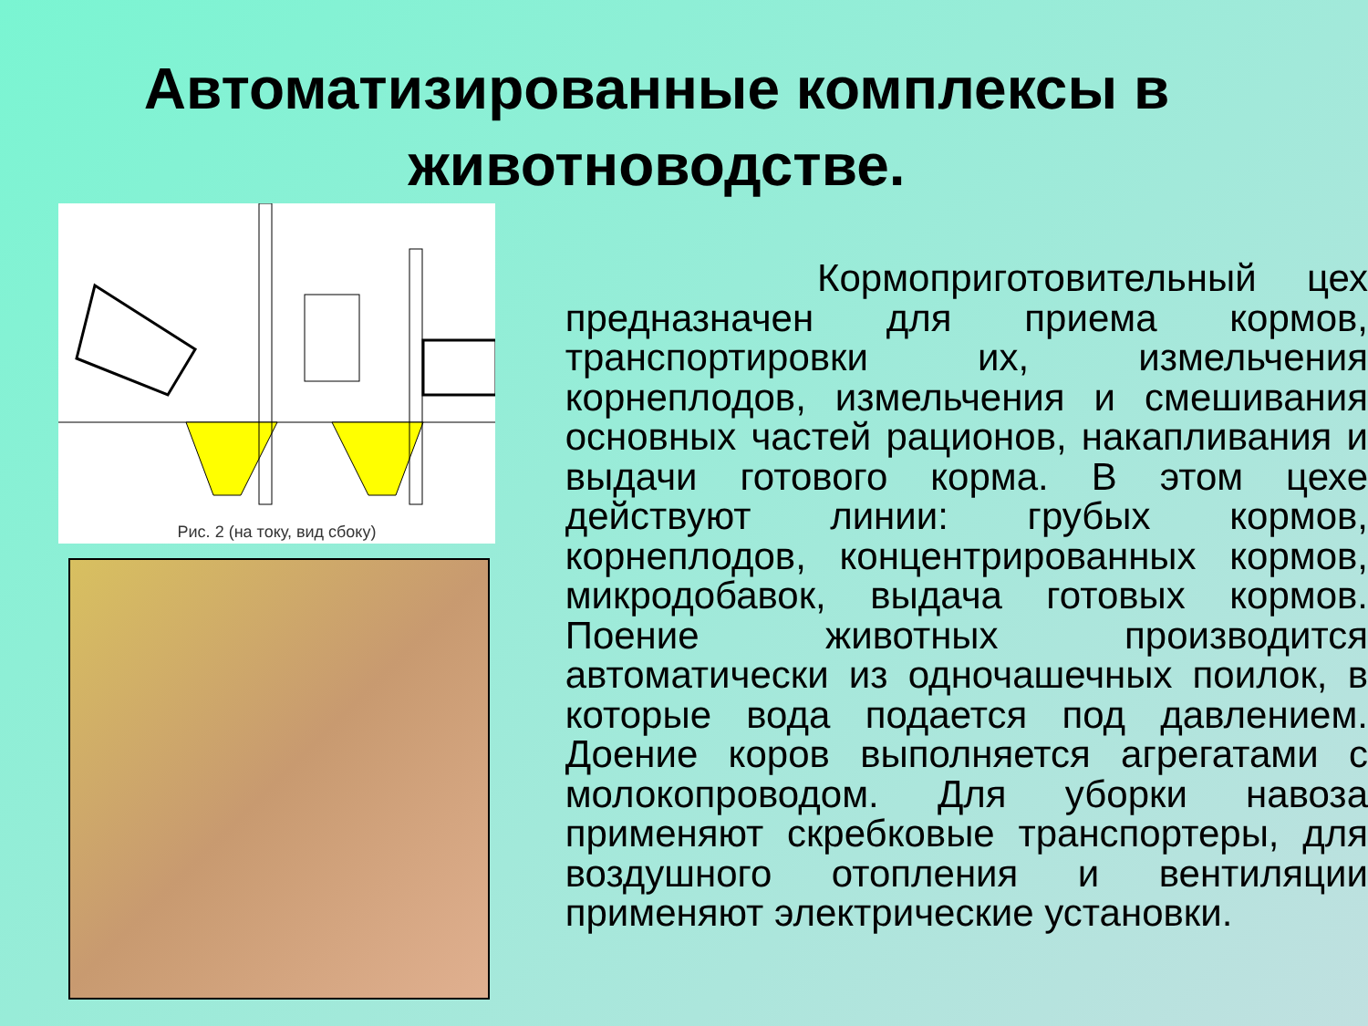Автоматизированные комплексы в животноводстве.
Рис. 2 (на току, вид сбоку)
Кормоприготовительный цех предназначен для приема кормов, транспортировки их, измельчения корнеплодов, измельчения и смешивания основных частей рационов, накапливания и выдачи готового корма. В этом цехе действуют линии: грубых кормов, корнеплодов, концентрированных кормов, микродобавок, выдача готовых кормов. Поение животных производится автоматически из одночашечных поилок, в которые вода подается под давлением. Доение коров выполняется агрегатами с молокопроводом. Для уборки навоза применяют скребковые транспортеры, для воздушного отопления и вентиляции применяют электрические установки.